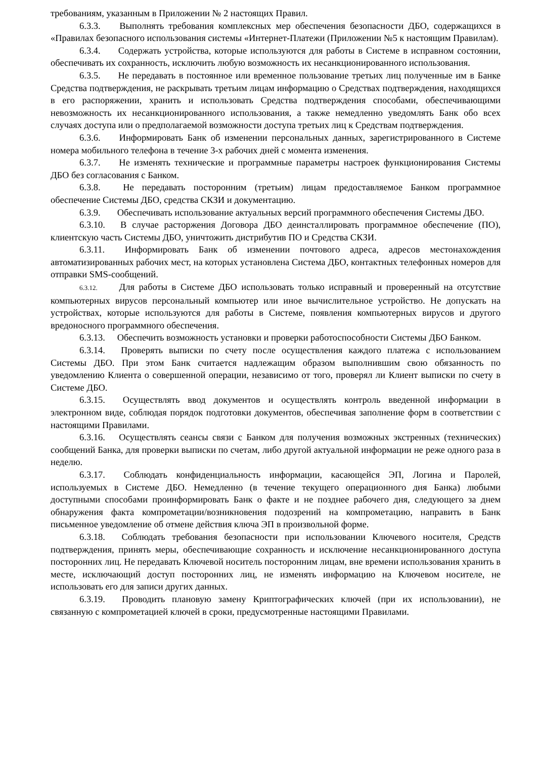требованиям, указанным в Приложении № 2 настоящих Правил.
6.3.3. Выполнять требования комплексных мер обеспечения безопасности ДБО, содержащихся в «Правилах безопасного использования системы «Интернет-Платежи (Приложении №5 к настоящим Правилам).
6.3.4. Содержать устройства, которые используются для работы в Системе в исправном состоянии, обеспечивать их сохранность, исключить любую возможность их несанкционированного использования.
6.3.5. Не передавать в постоянное или временное пользование третьих лиц полученные им в Банке Средства подтверждения, не раскрывать третьим лицам информацию о Средствах подтверждения, находящихся в его распоряжении, хранить и использовать Средства подтверждения способами, обеспечивающими невозможность их несанкционированного использования, а также немедленно уведомлять Банк обо всех случаях доступа или о предполагаемой возможности доступа третьих лиц к Средствам подтверждения.
6.3.6. Информировать Банк об изменении персональных данных, зарегистрированного в Системе номера мобильного телефона в течение 3-х рабочих дней с момента изменения.
6.3.7. Не изменять технические и программные параметры настроек функционирования Системы ДБО без согласования с Банком.
6.3.8. Не передавать посторонним (третьим) лицам предоставляемое Банком программное обеспечение Системы ДБО, средства СКЗИ и документацию.
6.3.9. Обеспечивать использование актуальных версий программного обеспечения Системы ДБО.
6.3.10. В случае расторжения Договора ДБО деинсталлировать программное обеспечение (ПО), клиентскую часть Системы ДБО, уничтожить дистрибутив ПО и Средства СКЗИ.
6.3.11. Информировать Банк об изменении почтового адреса, адресов местонахождения автоматизированных рабочих мест, на которых установлена Система ДБО, контактных телефонных номеров для отправки SMS-сообщений.
6.3.12. Для работы в Системе ДБО использовать только исправный и проверенный на отсутствие компьютерных вирусов персональный компьютер или иное вычислительное устройство. Не допускать на устройствах, которые используются для работы в Системе, появления компьютерных вирусов и другого вредоносного программного обеспечения.
6.3.13. Обеспечить возможность установки и проверки работоспособности Системы ДБО Банком.
6.3.14. Проверять выписки по счету после осуществления каждого платежа с использованием Системы ДБО. При этом Банк считается надлежащим образом выполнившим свою обязанность по уведомлению Клиента о совершенной операции, независимо от того, проверял ли Клиент выписки по счету в Системе ДБО.
6.3.15. Осуществлять ввод документов и осуществлять контроль введенной информации в электронном виде, соблюдая порядок подготовки документов, обеспечивая заполнение форм в соответствии с настоящими Правилами.
6.3.16. Осуществлять сеансы связи с Банком для получения возможных экстренных (технических) сообщений Банка, для проверки выписки по счетам, либо другой актуальной информации не реже одного раза в неделю.
6.3.17. Соблюдать конфиденциальность информации, касающейся ЭП, Логина и Паролей, используемых в Системе ДБО. Немедленно (в течение текущего операционного дня Банка) любыми доступными способами проинформировать Банк о факте и не позднее рабочего дня, следующего за днем обнаружения факта компрометации/возникновения подозрений на компрометацию, направить в Банк письменное уведомление об отмене действия ключа ЭП в произвольной форме.
6.3.18. Соблюдать требования безопасности при использовании Ключевого носителя, Средств подтверждения, принять меры, обеспечивающие сохранность и исключение несанкционированного доступа посторонних лиц. Не передавать Ключевой носитель посторонним лицам, вне времени использования хранить в месте, исключающий доступ посторонних лиц, не изменять информацию на Ключевом носителе, не использовать его для записи других данных.
6.3.19. Проводить плановую замену Криптографических ключей (при их использовании), не связанную с компрометацией ключей в сроки, предусмотренные настоящими Правилами.